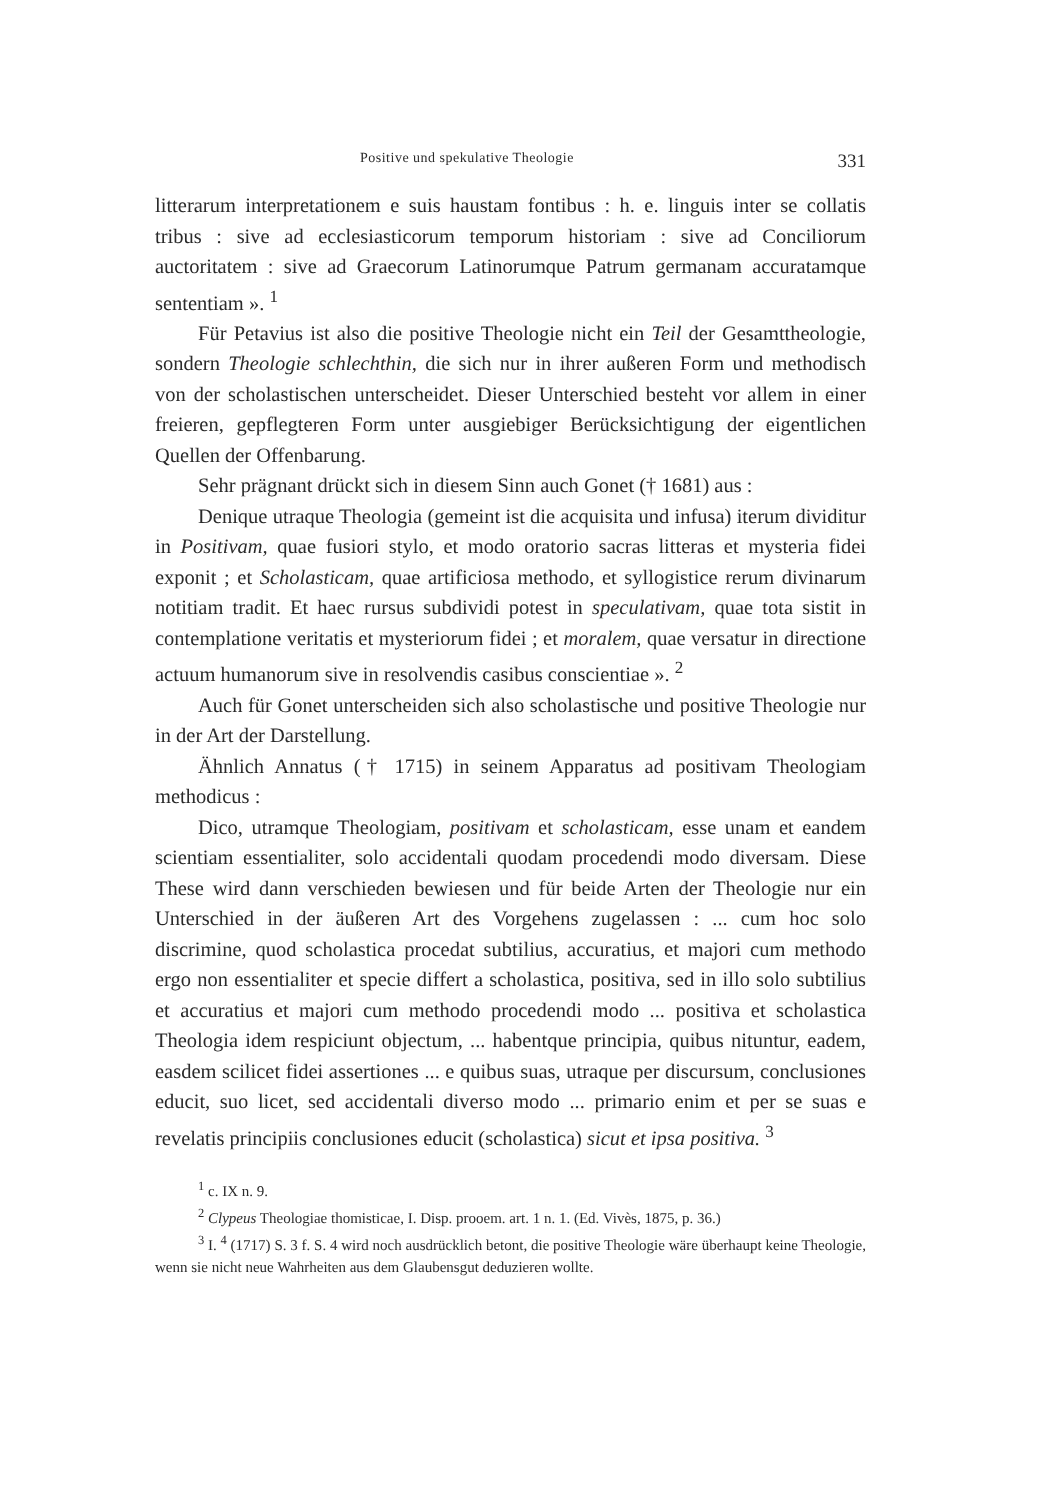Positive und spekulative Theologie 331
litterarum interpretationem e suis haustam fontibus : h. e. linguis inter se collatis tribus : sive ad ecclesiasticorum temporum historiam : sive ad Conciliorum auctoritatem : sive ad Graecorum Latinorumque Patrum germanam accuratamque sententiam ». <sup>1</sup>
Für Petavius ist also die positive Theologie nicht ein Teil der Gesamttheologie, sondern Theologie schlechthin, die sich nur in ihrer außeren Form und methodisch von der scholastischen unterscheidet. Dieser Unterschied besteht vor allem in einer freieren, gepflegteren Form unter ausgiebiger Berücksichtigung der eigentlichen Quellen der Offenbarung.
Sehr prägnant drückt sich in diesem Sinn auch Gonet († 1681) aus :
Denique utraque Theologia (gemeint ist die acquisita und infusa) iterum dividitur in Positivam, quae fusiori stylo, et modo oratorio sacras litteras et mysteria fidei exponit ; et Scholasticam, quae artificiosa methodo, et syllogistice rerum divinarum notitiam tradit. Et haec rursus subdividi potest in speculativam, quae tota sistit in contemplatione veritatis et mysteriorum fidei ; et moralem, quae versatur in directione actuum humanorum sive in resolvendis casibus conscientiae ». <sup>2</sup>
Auch für Gonet unterscheiden sich also scholastische und positive Theologie nur in der Art der Darstellung.
Ähnlich Annatus († 1715) in seinem Apparatus ad positivam Theologiam methodicus :
Dico, utramque Theologiam, positivam et scholasticam, esse unam et eandem scientiam essentialiter, solo accidentali quodam procedendi modo diversam. Diese These wird dann verschieden bewiesen und für beide Arten der Theologie nur ein Unterschied in der äußeren Art des Vorgehens zugelassen : ... cum hoc solo discrimine, quod scholastica procedat subtilius, accuratius, et majori cum methodo ergo non essentialiter et specie differt a scholastica, positiva, sed in illo solo subtilius et accuratius et majori cum methodo procedendi modo ... positiva et scholastica Theologia idem respiciunt objectum, ... habentque principia, quibus nituntur, eadem, easdem scilicet fidei assertiones ... e quibus suas, utraque per discursum, conclusiones educit, suo licet, sed accidentali diverso modo ... primario enim et per se suas e revelatis principiis conclusiones educit (scholastica) sicut et ipsa positiva. <sup>3</sup>
<sup>1</sup> c. IX n. 9.
<sup>2</sup> Clypeus Theologiae thomisticae, I. Disp. prooem. art. 1 n. 1. (Ed. Vivès, 1875, p. 36.)
<sup>3</sup> I. <sup>4</sup> (1717) S. 3 f. S. 4 wird noch ausdrücklich betont, die positive Theologie wäre überhaupt keine Theologie, wenn sie nicht neue Wahrheiten aus dem Glaubensgut deduzieren wollte.